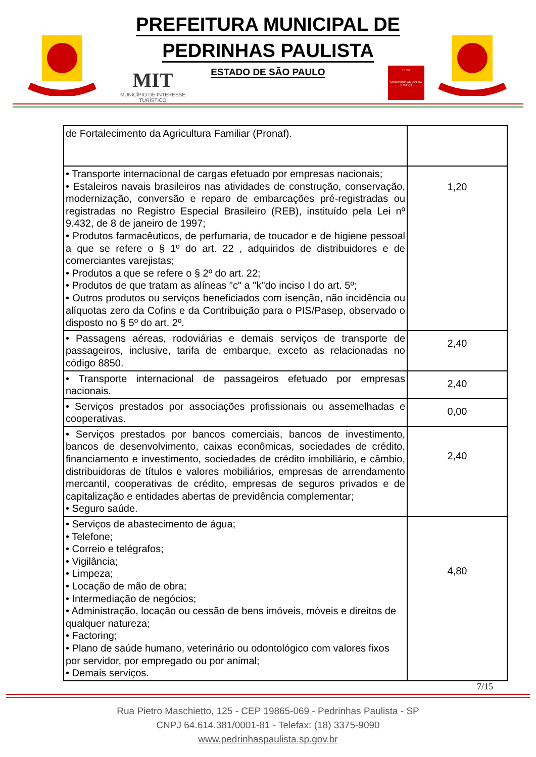PREFEITURA MUNICIPAL DE
PEDRINHAS PAULISTA
ESTADO DE SÃO PAULO
MIT
MUNICÍPIO DE INTERESSE
TURÍSTICO
TJ SP
MUNICÍPIO AMIGO DA JUSTIÇA
| de Fortalecimento da Agricultura Familiar (Pronaf). | |
| • Transporte internacional de cargas efetuado por empresas nacionais; • Estaleiros navais brasileiros nas atividades de construção, conservação, modernização, conversão e reparo de embarcações pré-registradas ou registradas no Registro Especial Brasileiro (REB), instituído pela Lei nº 9.432, de 8 de janeiro de 1997; • Produtos farmacêuticos, de perfumaria, de toucador e de higiene pessoal a que se refere o § 1º do art. 22 , adquiridos de distribuidores e de comerciantes varejistas; • Produtos a que se refere o § 2º do art. 22; • Produtos de que tratam as alíneas "c" a "k"do inciso I do art. 5º; • Outros produtos ou serviços beneficiados com isenção, não incidência ou alíquotas zero da Cofins e da Contribuição para o PIS/Pasep, observado o disposto no § 5º do art. 2º. | 1,20 |
| • Passagens aéreas, rodoviárias e demais serviços de transporte de passageiros, inclusive, tarifa de embarque, exceto as relacionadas no código 8850. | 2,40 |
| • Transporte internacional de passageiros efetuado por empresas nacionais. | 2,40 |
| • Serviços prestados por associações profissionais ou assemelhadas e cooperativas. | 0,00 |
| • Serviços prestados por bancos comerciais, bancos de investimento, bancos de desenvolvimento, caixas econômicas, sociedades de crédito, financiamento e investimento, sociedades de crédito imobiliário, e câmbio, distribuidoras de títulos e valores mobiliários, empresas de arrendamento mercantil, cooperativas de crédito, empresas de seguros privados e de capitalização e entidades abertas de previdência complementar; • Seguro saúde. | 2,40 |
| • Serviços de abastecimento de água; • Telefone; • Correio e telégrafos; • Vigilância; • Limpeza; • Locação de mão de obra; • Intermediação de negócios; • Administração, locação ou cessão de bens imóveis, móveis e direitos de qualquer natureza; • Factoring; • Plano de saúde humano, veterinário ou odontológico com valores fixos por servidor, por empregado ou por animal; • Demais serviços. | 4,80 |
7/15
Rua Pietro Maschietto, 125 - CEP 19865-069 - Pedrinhas Paulista - SP
CNPJ 64.614.381/0001-81 - Telefax: (18) 3375-9090
www.pedrinhaspaulista.sp.gov.br